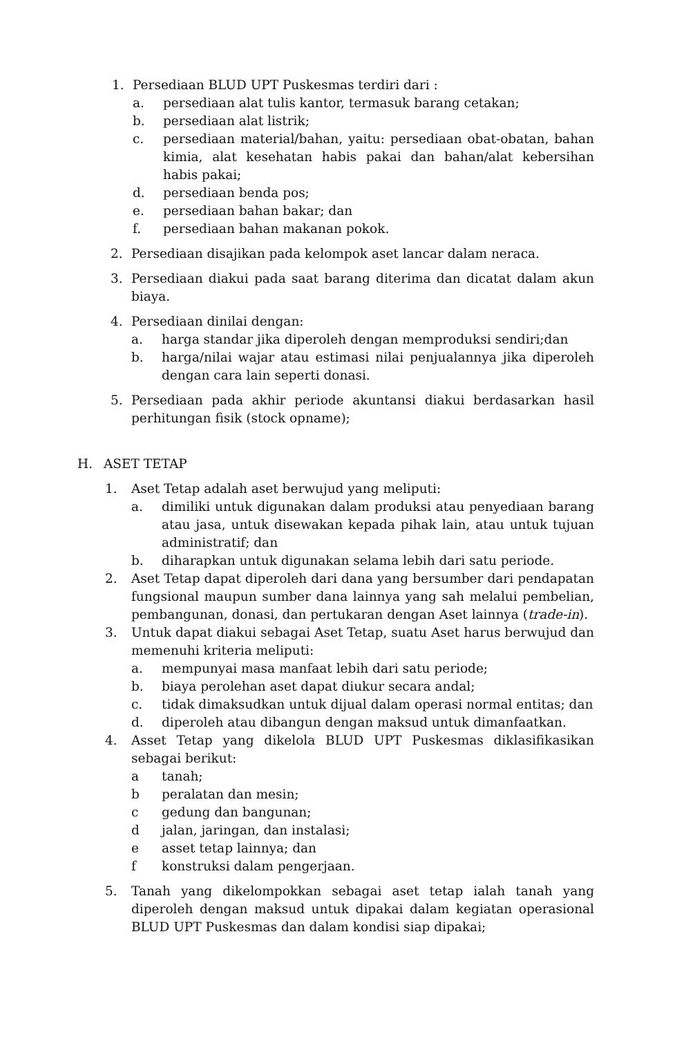1. Persediaan BLUD UPT Puskesmas terdiri dari :
a. persediaan alat tulis kantor, termasuk barang cetakan;
b. persediaan alat listrik;
c. persediaan material/bahan, yaitu: persediaan obat-obatan, bahan kimia, alat kesehatan habis pakai dan bahan/alat kebersihan habis pakai;
d. persediaan benda pos;
e. persediaan bahan bakar; dan
f. persediaan bahan makanan pokok.
2. Persediaan disajikan pada kelompok aset lancar dalam neraca.
3. Persediaan diakui pada saat barang diterima dan dicatat dalam akun biaya.
4. Persediaan dinilai dengan:
a. harga standar jika diperoleh dengan memproduksi sendiri;dan
b. harga/nilai wajar atau estimasi nilai penjualannya jika diperoleh dengan cara lain seperti donasi.
5. Persediaan pada akhir periode akuntansi diakui berdasarkan hasil perhitungan fisik (stock opname);
H. ASET TETAP
1. Aset Tetap adalah aset berwujud yang meliputi:
a. dimiliki untuk digunakan dalam produksi atau penyediaan barang atau jasa, untuk disewakan kepada pihak lain, atau untuk tujuan administratif; dan
b. diharapkan untuk digunakan selama lebih dari satu periode.
2. Aset Tetap dapat diperoleh dari dana yang bersumber dari pendapatan fungsional maupun sumber dana lainnya yang sah melalui pembelian, pembangunan, donasi, dan pertukaran dengan Aset lainnya (trade-in).
3. Untuk dapat diakui sebagai Aset Tetap, suatu Aset harus berwujud dan memenuhi kriteria meliputi:
a. mempunyai masa manfaat lebih dari satu periode;
b. biaya perolehan aset dapat diukur secara andal;
c. tidak dimaksudkan untuk dijual dalam operasi normal entitas; dan
d. diperoleh atau dibangun dengan maksud untuk dimanfaatkan.
4. Asset Tetap yang dikelola BLUD UPT Puskesmas diklasifikasikan sebagai berikut:
a tanah;
b peralatan dan mesin;
c gedung dan bangunan;
d jalan, jaringan, dan instalasi;
e asset tetap lainnya; dan
f konstruksi dalam pengerjaan.
5. Tanah yang dikelompokkan sebagai aset tetap ialah tanah yang diperoleh dengan maksud untuk dipakai dalam kegiatan operasional BLUD UPT Puskesmas dan dalam kondisi siap dipakai;